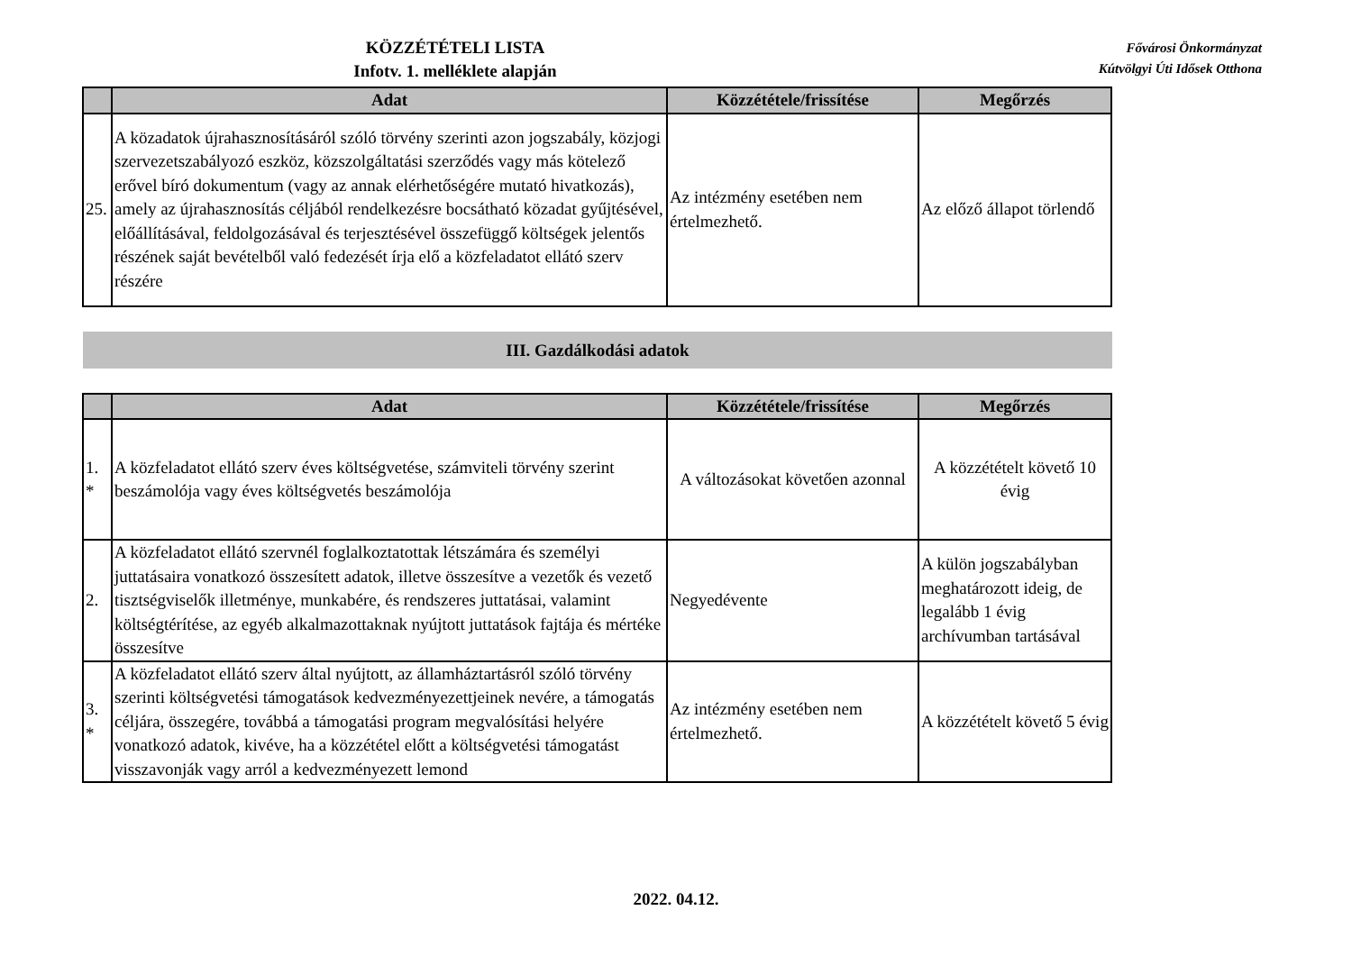KÖZZÉTÉTELI LISTA
Infotv. 1. melléklete alapján
Fővárosi Önkormányzat
Kútvölgyi Úti Idősek Otthona
| | Adat | Közzététele/frissítése | Megőrzés |
| --- | --- | --- | --- |
| 25. | A közadatok újrahasznosításáról szóló törvény szerinti azon jogszabály, közjogi szervezetszabályozó eszköz, közszolgáltatási szerződés vagy más kötelező erővel bíró dokumentum (vagy az annak elérhetőségére mutató hivatkozás), amely az újrahasznosítás céljából rendelkezésre bocsátható közadat gyűjtésével, előállításával, feldolgozásával és terjesztésével összefüggő költségek jelentős részének saját bevételből való fedezését írja elő a közfeladatot ellátó szerv részére | Az intézmény esetében nem értelmezhető. | Az előző állapot törlendő |
III. Gazdálkodási adatok
| | Adat | Közzététele/frissítése | Megőrzés |
| --- | --- | --- | --- |
| 1. * | A közfeladatot ellátó szerv éves költségvetése, számviteli törvény szerint beszámolója vagy éves költségvetés beszámolója | A változásokat követően azonnal | A közzétételt követő 10 évig |
| 2. | A közfeladatot ellátó szervnél foglalkoztatottak létszámára és személyi juttatásaira vonatkozó összesített adatok, illetve összesítve a vezetők és vezető tisztségviselők illetménye, munkabére, és rendszeres juttatásai, valamint költségtérítése, az egyéb alkalmazottaknak nyújtott juttatások fajtája és mértéke összesítve | Negyedévente | A külön jogszabályban meghatározott ideig, de legalább 1 évig archívumban tartásával |
| 3. * | A közfeladatot ellátó szerv által nyújtott, az államháztartásról szóló törvény szerinti költségvetési támogatások kedvezményezettjeinek nevére, a támogatás céljára, összegére, továbbá a támogatási program megvalósítási helyére vonatkozó adatok, kivéve, ha a közzététel előtt a költségvetési támogatást visszavonják vagy arról a kedvezményezett lemond | Az intézmény esetében nem értelmezhető. | A közzétételt követő 5 évig |
2022. 04.12.